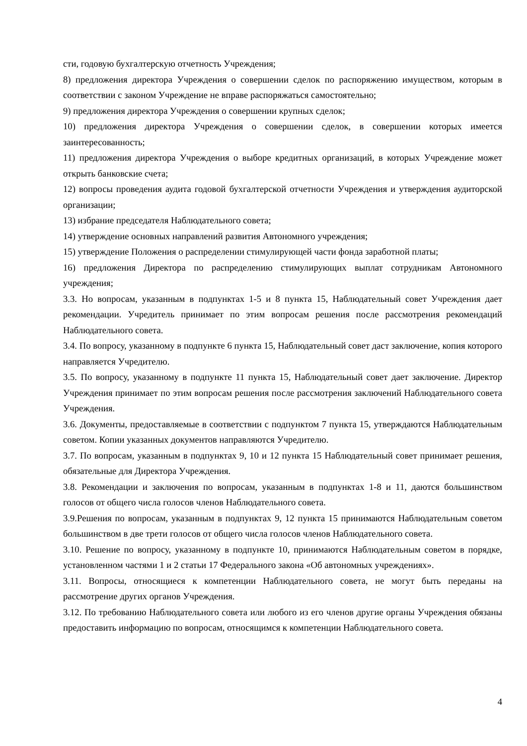сти, годовую бухгалтерскую отчетность Учреждения;
8) предложения директора Учреждения о совершении сделок по распоряжению имуществом, которым в соответствии с законом Учреждение не вправе распоряжаться самостоятельно;
9) предложения директора Учреждения о совершении крупных сделок;
10) предложения директора Учреждения о совершении сделок, в совершении которых имеется заинтересованность;
11) предложения директора Учреждения о выборе кредитных организаций, в которых Учреждение может открыть банковские счета;
12) вопросы проведения аудита годовой бухгалтерской отчетности Учреждения и утверждения аудиторской организации;
13) избрание председателя Наблюдательного совета;
14) утверждение основных направлений развития Автономного учреждения;
15) утверждение Положения о распределении стимулирующей части фонда заработной платы;
16) предложения Директора по распределению стимулирующих выплат сотрудникам Автономного учреждения;
3.3. Но вопросам, указанным в подпунктах 1-5 и 8 пункта 15, Наблюдательный совет Учреждения дает рекомендации. Учредитель принимает по этим вопросам решения после рассмотрения рекомендаций Наблюдательного совета.
3.4. По вопросу, указанному в подпункте 6 пункта 15, Наблюдательный совет даст заключение, копия которого направляется Учредителю.
3.5. По вопросу, указанному в подпункте 11 пункта 15, Наблюдательный совет дает заключение. Директор Учреждения принимает по этим вопросам решения после рассмотрения заключений Наблюдательного совета Учреждения.
3.6. Документы, предоставляемые в соответствии с подпунктом 7 пункта 15, утверждаются Наблюдательным советом. Копии указанных документов направляются Учредителю.
3.7. По вопросам, указанным в подпунктах 9, 10 и 12 пункта 15 Наблюдательный совет принимает решения, обязательные для Директора Учреждения.
3.8. Рекомендации и заключения по вопросам, указанным в подпунктах 1-8 и 11, даются большинством голосов от общего числа голосов членов Наблюдательного совета.
3.9.Решения по вопросам, указанным в подпунктах 9, 12 пункта 15 принимаются Наблюдательным советом большинством в две трети голосов от общего числа голосов членов Наблюдательного совета.
3.10. Решение по вопросу, указанному в подпункте 10, принимаются Наблюдательным советом в порядке, установленном частями 1 и 2 статьи 17 Федерального закона «Об автономных учреждениях».
3.11. Вопросы, относящиеся к компетенции Наблюдательного совета, не могут быть переданы на рассмотрение других органов Учреждения.
3.12. По требованию Наблюдательного совета или любого из его членов другие органы Учреждения обязаны предоставить информацию по вопросам, относящимся к компетенции Наблюдательного совета.
4